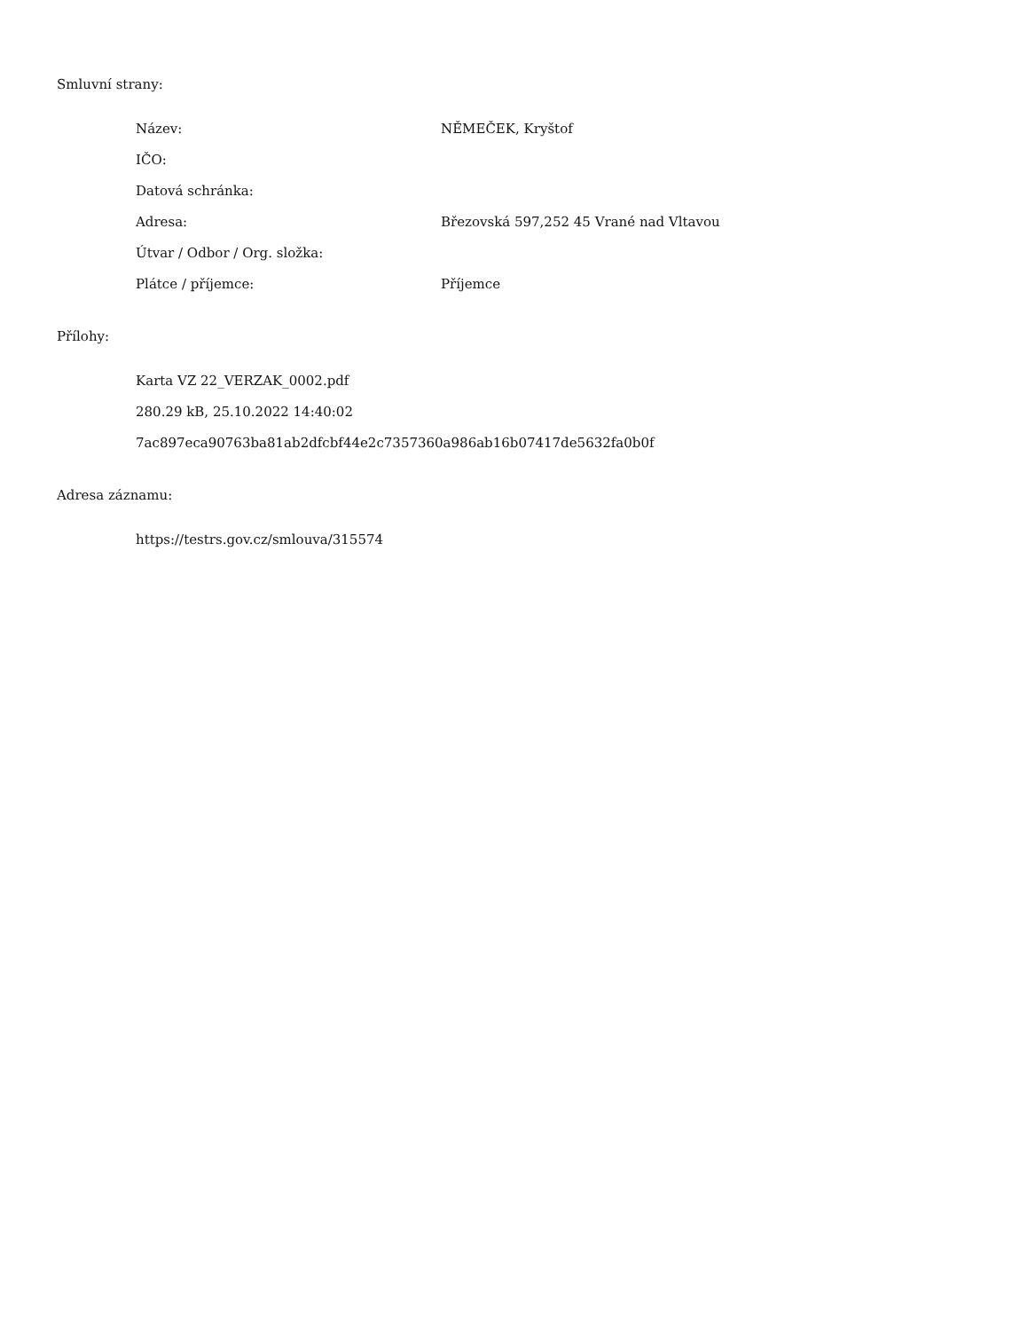Smluvní strany:
| Název: | NĚMEČEK, Kryštof |
| IČO: | |
| Datová schránka: | |
| Adresa: | Březovská 597,252 45 Vrané nad Vltavou |
| Útvar / Odbor / Org. složka: | |
| Plátce / příjemce: | Příjemce |
Přílohy:
Karta VZ 22_VERZAK_0002.pdf
280.29 kB, 25.10.2022 14:40:02
7ac897eca90763ba81ab2dfcbf44e2c7357360a986ab16b07417de5632fa0b0f
Adresa záznamu:
https://testrs.gov.cz/smlouva/315574